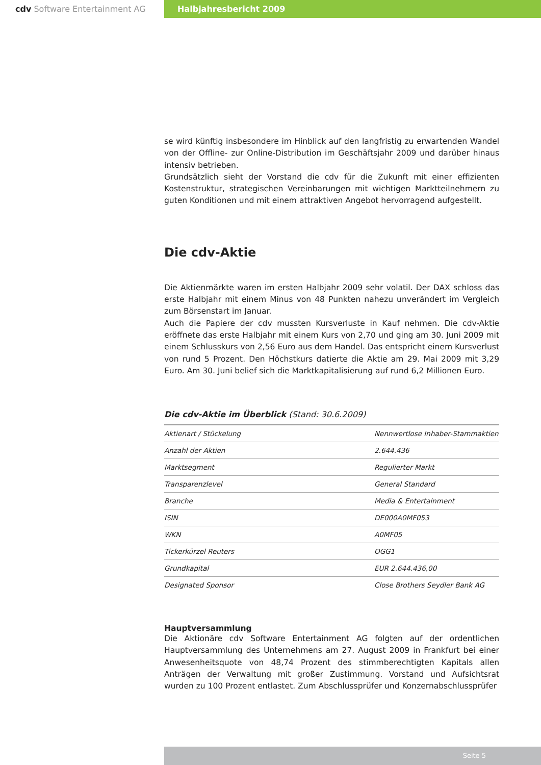cdv Software Entertainment AG Halbjahresbericht 2009
se wird künftig insbesondere im Hinblick auf den langfristig zu erwartenden Wandel von der Offline- zur Online-Distribution im Geschäftsjahr 2009 und darüber hinaus intensiv betrieben.
Grundsätzlich sieht der Vorstand die cdv für die Zukunft mit einer effizienten Kostenstruktur, strategischen Vereinbarungen mit wichtigen Marktteilnehmern zu guten Konditionen und mit einem attraktiven Angebot hervorragend aufgestellt.
Die cdv-Aktie
Die Aktienmärkte waren im ersten Halbjahr 2009 sehr volatil. Der DAX schloss das erste Halbjahr mit einem Minus von 48 Punkten nahezu unverändert im Vergleich zum Börsenstart im Januar.
Auch die Papiere der cdv mussten Kursverluste in Kauf nehmen. Die cdv-Aktie eröffnete das erste Halbjahr mit einem Kurs von 2,70 und ging am 30. Juni 2009 mit einem Schlusskurs von 2,56 Euro aus dem Handel. Das entspricht einem Kursverlust von rund 5 Prozent. Den Höchstkurs datierte die Aktie am 29. Mai 2009 mit 3,29 Euro. Am 30. Juni belief sich die Marktkapitalisierung auf rund 6,2 Millionen Euro.
Die cdv-Aktie im Überblick (Stand: 30.6.2009)
| Aktienart / Stückelung | Nennwertlose Inhaber-Stammaktien |
| Anzahl der Aktien | 2.644.436 |
| Marktsegment | Regulierter Markt |
| Transparenzlevel | General Standard |
| Branche | Media & Entertainment |
| ISIN | DE000A0MF053 |
| WKN | A0MF05 |
| Tickerkürzel Reuters | OGG1 |
| Grundkapital | EUR 2.644.436,00 |
| Designated Sponsor | Close Brothers Seydler Bank AG |
Hauptversammlung
Die Aktionäre cdv Software Entertainment AG folgten auf der ordentlichen Hauptversammlung des Unternehmens am 27. August 2009 in Frankfurt bei einer Anwesenheitsquote von 48,74 Prozent des stimmberechtigten Kapitals allen Anträgen der Verwaltung mit großer Zustimmung. Vorstand und Aufsichtsrat wurden zu 100 Prozent entlastet. Zum Abschlussprüfer und Konzernabschlussprüfer
Seite 5